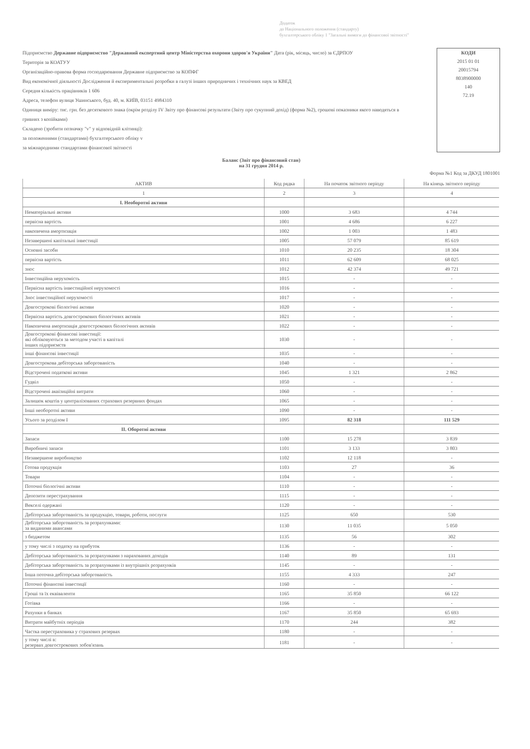Додаток
до Національного положення (стандарту)
бухгалтерського обліку 1 "Загальні вимоги до фінансової звітності"
Підприємство Державне підприємство "Державний експертний центр Міністерства охорони здоров'я України" Дата (рік, місяць, число) за ЄДРПОУ
Територія за КОАТУУ
Організаційно-правова форма господарювання Державне підприємство за КОПФГ
Вид економічної діяльності Дослідження й експериментальні розробки в галузі інших природничих і технічних наук за КВЕД
Середня кількість працівників 1 606
Адреса, телефон вулиця Ушинського, буд. 40, м. КИЇВ, 03151 4984310
Одиниця виміру: тис. грн. без десяткового знака (окрім розділу IV Звіту про фінансові результати (Звіту про сукупний дохід) (форма №2), грошові показники якого наводяться в гривнях з копійками)
Складено (зробити позначку "v" у відповідній клітинці):
за положеннями (стандартами) бухгалтерського обліку v
за міжнародними стандартами фінансової звітності
КОДИ
2015 01 01
20015794
8038900000
140
72.19
Баланс (Звіт про фінансовий стан)
на 31 грудня 2014 р.
Форма №1 Код за ДКУД 1801001
| АКТИВ | Код рядка | На початок звітного періоду | На кінець звітного періоду |
| --- | --- | --- | --- |
| 1 | 2 | 3 | 4 |
| I. Необоротні активи | | | |
| Нематеріальні активи | 1000 | 3 683 | 4 744 |
| первісна вартість | 1001 | 4 686 | 6 227 |
| накопичена амортизація | 1002 | 1 003 | 1 483 |
| Незавершені капітальні інвестиції | 1005 | 57 079 | 85 619 |
| Основні засоби | 1010 | 20 235 | 18 304 |
| первісна вартість | 1011 | 62 609 | 68 025 |
| знос | 1012 | 42 374 | 49 721 |
| Інвестиційна нерухомість | 1015 | - | - |
| Первісна вартість інвестиційної нерухомості | 1016 | - | - |
| Знос інвестиційної нерухомості | 1017 | - | - |
| Довгострокові біологічні активи | 1020 | - | - |
| Первісна вартість довгострокових біологічних активів | 1021 | - | - |
| Накопичена амортизація довгострокових біологічних активів | 1022 | - | - |
| Довгострокові фінансові інвестиції: які обліковуються за методом участі в капіталі інших підприємств | 1030 | - | - |
| інші фінансові інвестиції | 1035 | - | - |
| Довгострокова дебіторська заборгованість | 1040 | - | - |
| Відстрочені податкові активи | 1045 | 1 321 | 2 862 |
| Гудвіл | 1050 | - | - |
| Відстрочені аквізиційні витрати | 1060 | - | - |
| Залишок коштів у централізованих страхових резервних фондах | 1065 | - | - |
| Інші необоротні активи | 1090 | - | - |
| Усього за розділом I | 1095 | 82 318 | 111 529 |
| II. Оборотні активи | | | |
| Запаси | 1100 | 15 278 | 3 839 |
| Виробничі запаси | 1101 | 3 133 | 3 803 |
| Незавершене виробництво | 1102 | 12 118 | - |
| Готова продукція | 1103 | 27 | 36 |
| Товари | 1104 | - | - |
| Поточні біологічні активи | 1110 | - | - |
| Депозити перестрахування | 1115 | - | - |
| Векселі одержані | 1120 | - | - |
| Дебіторська заборгованість за продукцію, товари, роботи, послуги | 1125 | 650 | 530 |
| Дебіторська заборгованість за розрахунками: за виданими авансами | 1130 | 11 035 | 5 050 |
| з бюджетом | 1135 | 56 | 302 |
| у тому числі з податку на прибуток | 1136 | - | - |
| Дебіторська заборгованість за розрахунками з нарахованих доходів | 1140 | 89 | 131 |
| Дебіторська заборгованість за розрахунками із внутрішніх розрахунків | 1145 | - | - |
| Інша поточна дебіторська заборгованість | 1155 | 4 333 | 247 |
| Поточні фінансові інвестиції | 1160 | - | - |
| Гроші та їх еквіваленти | 1165 | 35 850 | 66 122 |
| Готівка | 1166 | - | - |
| Рахунки в банках | 1167 | 35 850 | 65 693 |
| Витрати майбутніх періодів | 1170 | 244 | 382 |
| Частка перестраховика у страхових резервах | 1180 | - | - |
| у тому числі в: резервах довгострокових зобов'язань | 1181 | - | - |